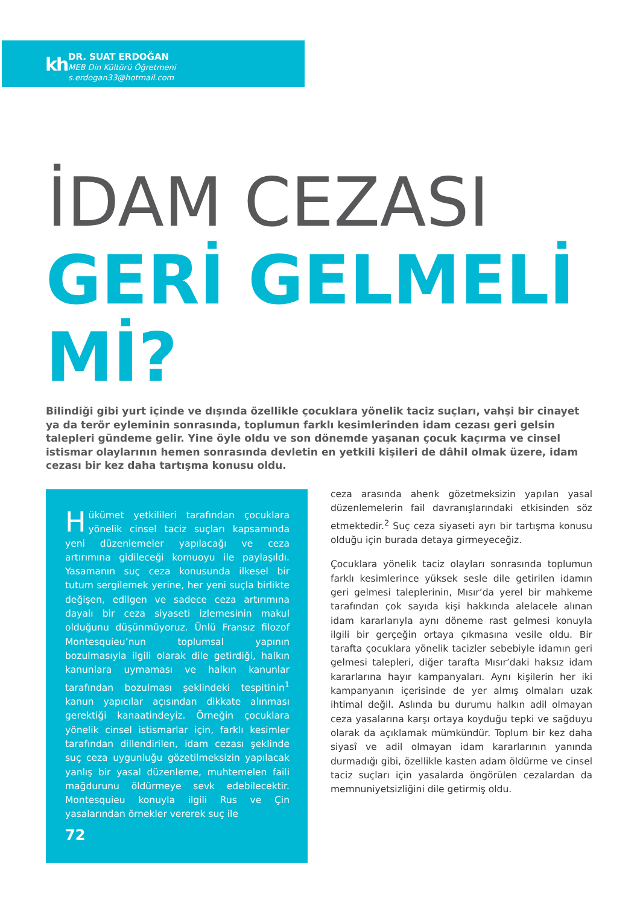kh DR. SUAT ERDOĞAN
MEB Din Kültürü Öğretmeni
s.erdogan33@hotmail.com
İDAM CEZASI
GERİ GELMELİ
Mİ?
Bilindiği gibi yurt içinde ve dışında özellikle çocuklara yönelik taciz suçları, vahşi bir cinayet ya da terör eyleminin sonrasında, toplumun farklı kesimlerinden idam cezası geri gelsin talepleri gündeme gelir. Yine öyle oldu ve son dönemde yaşanan çocuk kaçırma ve cinsel istismar olaylarının hemen sonrasında devletin en yetkili kişileri de dâhil olmak üzere, idam cezası bir kez daha tartışma konusu oldu.
Hükümet yetkilileri tarafından çocuklara yönelik cinsel taciz suçları kapsamında yeni düzenlemeler yapılacağı ve ceza artırımına gidileceği komuoyu ile paylaşıldı. Yasamanın suç ceza konusunda ilkesel bir tutum sergilemek yerine, her yeni suçla birlikte değişen, edilgen ve sadece ceza artırımına dayalı bir ceza siyaseti izlemesinin makul olduğunu düşünmüyoruz. Ünlü Fransız filozof Montesquieu’nun toplumsal yapının bozulmasıyla ilgili olarak dile getirdiği, halkın kanunlara uymaması ve halkın kanunlar tarafından bozulması şeklindeki tespitinin<sup>1</sup> kanun yapıcılar açısından dikkate alınması gerektiği kanaatindeyiz. Örneğin çocuklara yönelik cinsel istismarlar için, farklı kesimler tarafından dillendirilen, idam cezası şeklinde suç ceza uygunluğu gözetilmeksizin yapılacak yanlış bir yasal düzenleme, muhtemelen faili mağdurunu öldürmeye sevk edebilecektir. Montesquieu konuyla ilgili Rus ve Çin yasalarından örnekler vererek suç ile
72
ceza arasında ahenk gözetmeksizin yapılan yasal düzenlemelerin fail davranışlarındaki etkisinden söz etmektedir.<sup>2</sup> Suç ceza siyaseti ayrı bir tartışma konusu olduğu için burada detaya girmeyeceğiz.
Çocuklara yönelik taciz olayları sonrasında toplumun farklı kesimlerince yüksek sesle dile getirilen idamın geri gelmesi taleplerinin, Mısır’da yerel bir mahkeme tarafından çok sayıda kişi hakkında alelacele alınan idam kararlarıyla aynı döneme rast gelmesi konuyla ilgili bir gerçeğin ortaya çıkmasına vesile oldu. Bir tarafta çocuklara yönelik tacizler sebebiyle idamın geri gelmesi talepleri, diğer tarafta Mısır’daki haksız idam kararlarına hayır kampanyaları. Aynı kişilerin her iki kampanyanın içerisinde de yer almış olmaları uzak ihtimal değil. Aslında bu durumu halkın adil olmayan ceza yasalarına karşı ortaya koyduğu tepki ve sağduyu olarak da açıklamak mümkündür. Toplum bir kez daha siyasî ve adil olmayan idam kararlarının yanında durmadığı gibi, özellikle kasten adam öldürme ve cinsel taciz suçları için yasalarda öngörülen cezalardan da memnuniyetsizliğini dile getirmiş oldu.